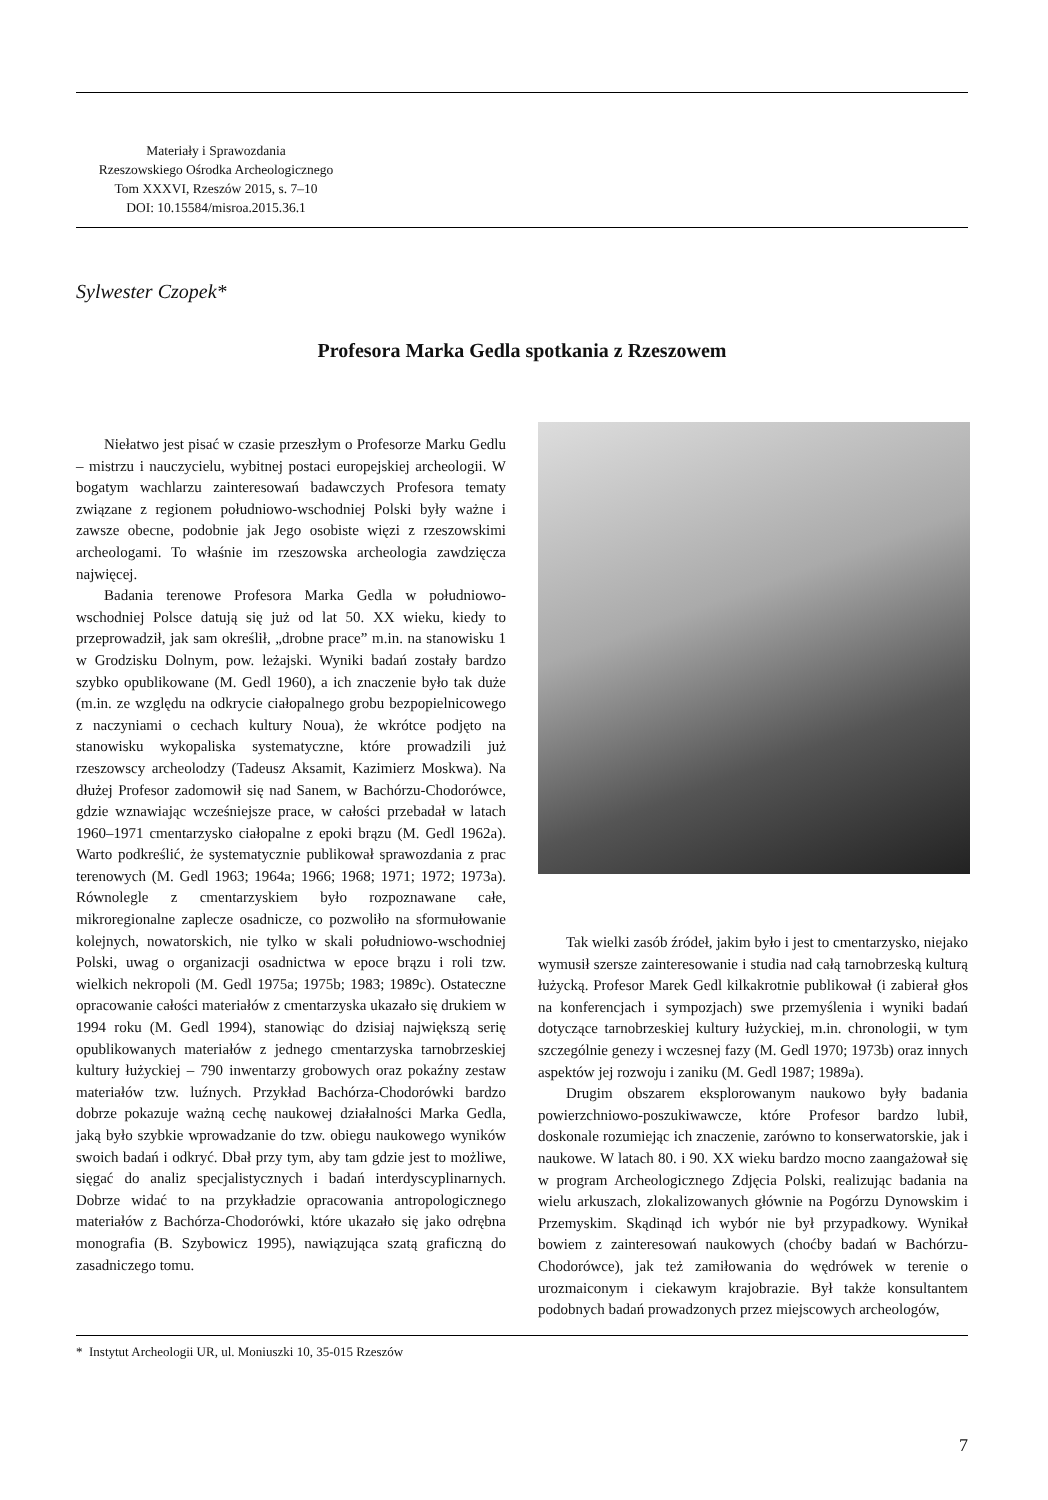Materiały i Sprawozdania
Rzeszowskiego Ośrodka Archeologicznego
Tom XXXVI, Rzeszów 2015, s. 7–10
DOI: 10.15584/misroa.2015.36.1
Sylwester Czopek*
Profesora Marka Gedla spotkania z Rzeszowem
Niełatwo jest pisać w czasie przeszłym o Profesorze Marku Gedlu – mistrzu i nauczycielu, wybitnej postaci europejskiej archeologii. W bogatym wachlarzu zainteresowań badawczych Profesora tematy związane z regionem południowo-wschodniej Polski były ważne i zawsze obecne, podobnie jak Jego osobiste więzi z rzeszowskimi archeologami. To właśnie im rzeszowska archeologia zawdzięcza najwięcej.
Badania terenowe Profesora Marka Gedla w południowo-wschodniej Polsce datują się już od lat 50. XX wieku, kiedy to przeprowadził, jak sam określił, „drobne prace” m.in. na stanowisku 1 w Grodzisku Dolnym, pow. leżajski. Wyniki badań zostały bardzo szybko opublikowane (M. Gedl 1960), a ich znaczenie było tak duże (m.in. ze względu na odkrycie ciałopalnego grobu bezpopielnicowego z naczyniami o cechach kultury Noua), że wkrótce podjęto na stanowisku wykopaliska systematyczne, które prowadzili już rzeszowscy archeolodzy (Tadeusz Aksamit, Kazimierz Moskwa). Na dłużej Profesor zadomowił się nad Sanem, w Bachórzu-Chodorówce, gdzie wznawiając wcześniejsze prace, w całości przebadał w latach 1960–1971 cmentarzysko ciałopalne z epoki brązu (M. Gedl 1962a). Warto podkreślić, że systematycznie publikował sprawozdania z prac terenowych (M. Gedl 1963; 1964a; 1966; 1968; 1971; 1972; 1973a). Równolegle z cmentarzyskiem było rozpoznawane całe, mikroregionalne zaplecze osadnicze, co pozwoliło na sformułowanie kolejnych, nowatorskich, nie tylko w skali południowo-wschodniej Polski, uwag o organizacji osadnictwa w epoce brązu i roli tzw. wielkich nekropoli (M. Gedl 1975a; 1975b; 1983; 1989c). Ostateczne opracowanie całości materiałów z cmentarzyska ukazało się drukiem w 1994 roku (M. Gedl 1994), stanowiąc do dzisiaj największą serię opublikowanych materiałów z jednego cmentarzyska tarnobrzeskiej kultury łużyckiej – 790 inwentarzy grobowych oraz pokaźny zestaw materiałów tzw. luźnych. Przykład Bachórza-Chodorówki bardzo dobrze pokazuje ważną cechę naukowej działalności Marka Gedla, jaką było szybkie wprowadzanie do tzw. obiegu naukowego wyników swoich badań i odkryć. Dbał przy tym, aby tam gdzie jest to możliwe, sięgać do analiz specjalistycznych i badań interdyscyplinarnych. Dobrze widać to na przykładzie opracowania antropologicznego materiałów z Bachórza-Chodorówki, które ukazało się jako odrębna monografia (B. Szybowicz 1995), nawiązująca szatą graficzną do zasadniczego tomu.
Tak wielki zasób źródeł, jakim było i jest to cmentarzysko, niejako wymusił szersze zainteresowanie i studia nad całą tarnobrzeską kulturą łużycką. Profesor Marek Gedl kilkakrotnie publikował (i zabierał głos na konferencjach i sympozjach) swe przemyślenia i wyniki badań dotyczące tarnobrzeskiej kultury łużyckiej, m.in. chronologii, w tym szczególnie genezy i wczesnej fazy (M. Gedl 1970; 1973b) oraz innych aspektów jej rozwoju i zaniku (M. Gedl 1987; 1989a).
Drugim obszarem eksplorowanym naukowo były badania powierzchniowo-poszukiwawcze, które Profesor bardzo lubił, doskonale rozumiejąc ich znaczenie, zarówno to konserwatorskie, jak i naukowe. W latach 80. i 90. XX wieku bardzo mocno zaangażował się w program Archeologicznego Zdjęcia Polski, realizując badania na wielu arkuszach, zlokalizowanych głównie na Pogórzu Dynowskim i Przemyskim. Skądinąd ich wybór nie był przypadkowy. Wynikał bowiem z zainteresowań naukowych (choćby badań w Bachórzu-Chodorówce), jak też zamiłowania do wędrówek w terenie o urozmaiconym i ciekawym krajobrazie. Był także konsultantem podobnych badań prowadzonych przez miejscowych archeologów,
* Instytut Archeologii UR, ul. Moniuszki 10, 35-015 Rzeszów
7